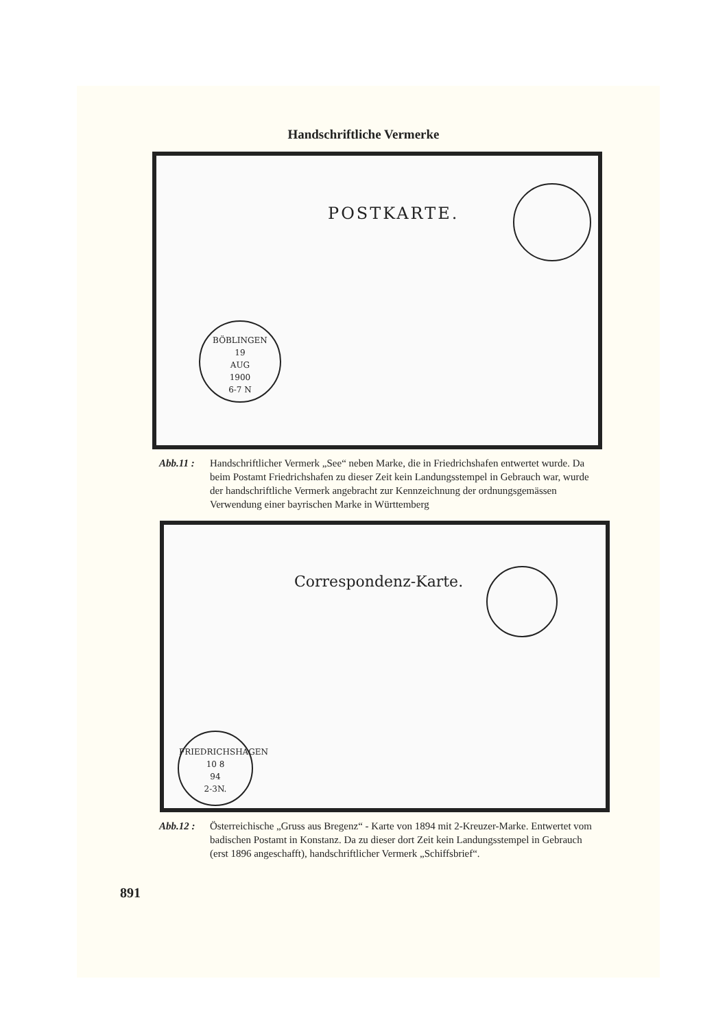Handschriftliche Vermerke
POSTKARTE.
BÖBLINGEN
19
AUG
1900
6-7 N
Abb.11 : Handschriftlicher Vermerk „See“ neben Marke, die in Friedrichshafen entwertet wurde. Da beim Postamt Friedrichshafen zu dieser Zeit kein Landungsstempel in Gebrauch war, wurde der handschriftliche Vermerk angebracht zur Kennzeichnung der ordnungsgemässen Verwendung einer bayrischen Marke in Württemberg
Correspondenz-Karte.
FRIEDRICHSHAGEN
10 8
94
2-3N.
Abb.12 : Österreichische „Gruss aus Bregenz“ - Karte von 1894 mit 2-Kreuzer-Marke. Entwertet vom badischen Postamt in Konstanz. Da zu dieser dort Zeit kein Landungsstempel in Gebrauch (erst 1896 angeschafft), handschriftlicher Vermerk „Schiffsbrief“.
891